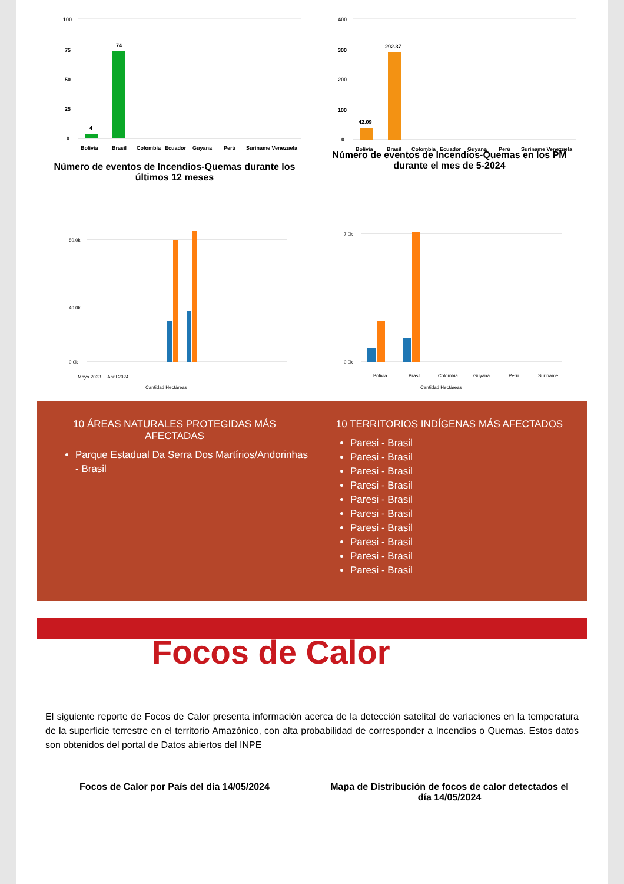100
75
50
25
0
4
74
Bolivia
Brasil
Colombia
Ecuador
Guyana
Perú
Suriname Venezuela
Número de eventos de Incendios-Quemas durante los últimos 12 meses
400
300
200
100
0
42.09
292.37
Bolivia
Brasil
Colombia
Ecuador
Guyana
Perú
Suriname Venezuela
Número de eventos de Incendios-Quemas en los PM durante el mes de 5-2024
80.0k
40.0k
0.0k
Mayo 2023 ... Abril 2024
Cantidad Hectáreas
7.0k
0.0k
Bolivia
Brasil
Colombia
Guyana
Perú
Suriname
Cantidad Hectáreas
10 ÁREAS NATURALES PROTEGIDAS MÁS AFECTADAS
Parque Estadual Da Serra Dos Martírios/Andorinhas - Brasil
10 TERRITORIOS INDÍGENAS MÁS AFECTADOS
Paresi - Brasil
Paresi - Brasil
Paresi - Brasil
Paresi - Brasil
Paresi - Brasil
Paresi - Brasil
Paresi - Brasil
Paresi - Brasil
Paresi - Brasil
Paresi - Brasil
Focos de Calor
El siguiente reporte de Focos de Calor presenta información acerca de la detección satelital de variaciones en la temperatura de la superficie terrestre en el territorio Amazónico, con alta probabilidad de corresponder a Incendios o Quemas. Estos datos son obtenidos del portal de Datos abiertos del INPE
Focos de Calor por País del día 14/05/2024 Mapa de Distribución de focos de calor detectados el día 14/05/2024